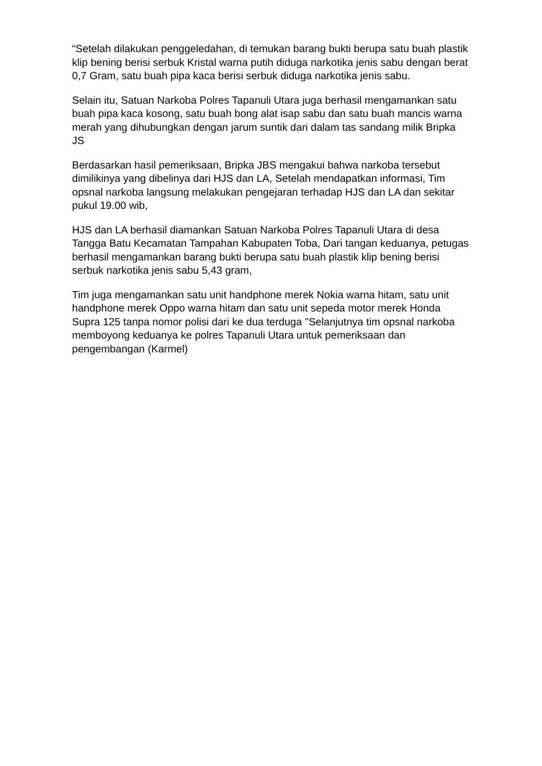“Setelah dilakukan penggeledahan, di temukan barang bukti berupa satu buah plastik klip bening berisi serbuk Kristal warna putih diduga narkotika jenis sabu dengan berat 0,7 Gram, satu buah pipa kaca berisi serbuk diduga narkotika jenis sabu.
Selain itu, Satuan Narkoba Polres Tapanuli Utara juga berhasil mengamankan satu buah pipa kaca kosong, satu buah bong alat isap sabu dan satu buah mancis warna merah yang dihubungkan dengan jarum suntik dari dalam tas sandang milik Bripka JS
Berdasarkan hasil pemeriksaan, Bripka JBS mengakui bahwa narkoba tersebut dimilikinya yang dibelinya dari HJS dan LA, Setelah mendapatkan informasi, Tim opsnal narkoba langsung melakukan pengejaran terhadap HJS dan LA dan sekitar pukul 19.00 wib,
HJS dan LA berhasil diamankan Satuan Narkoba Polres Tapanuli Utara di desa Tangga Batu Kecamatan Tampahan Kabupaten Toba, Dari tangan keduanya, petugas berhasil mengamankan barang bukti berupa satu buah plastik klip bening berisi serbuk narkotika jenis sabu 5,43 gram,
Tim juga mengamankan satu unit handphone merek Nokia warna hitam, satu unit handphone merek Oppo warna hitam dan satu unit sepeda motor merek Honda Supra 125 tanpa nomor polisi dari ke dua terduga "Selanjutnya tim opsnal narkoba memboyong keduanya ke polres Tapanuli Utara untuk pemeriksaan dan pengembangan (Karmel)